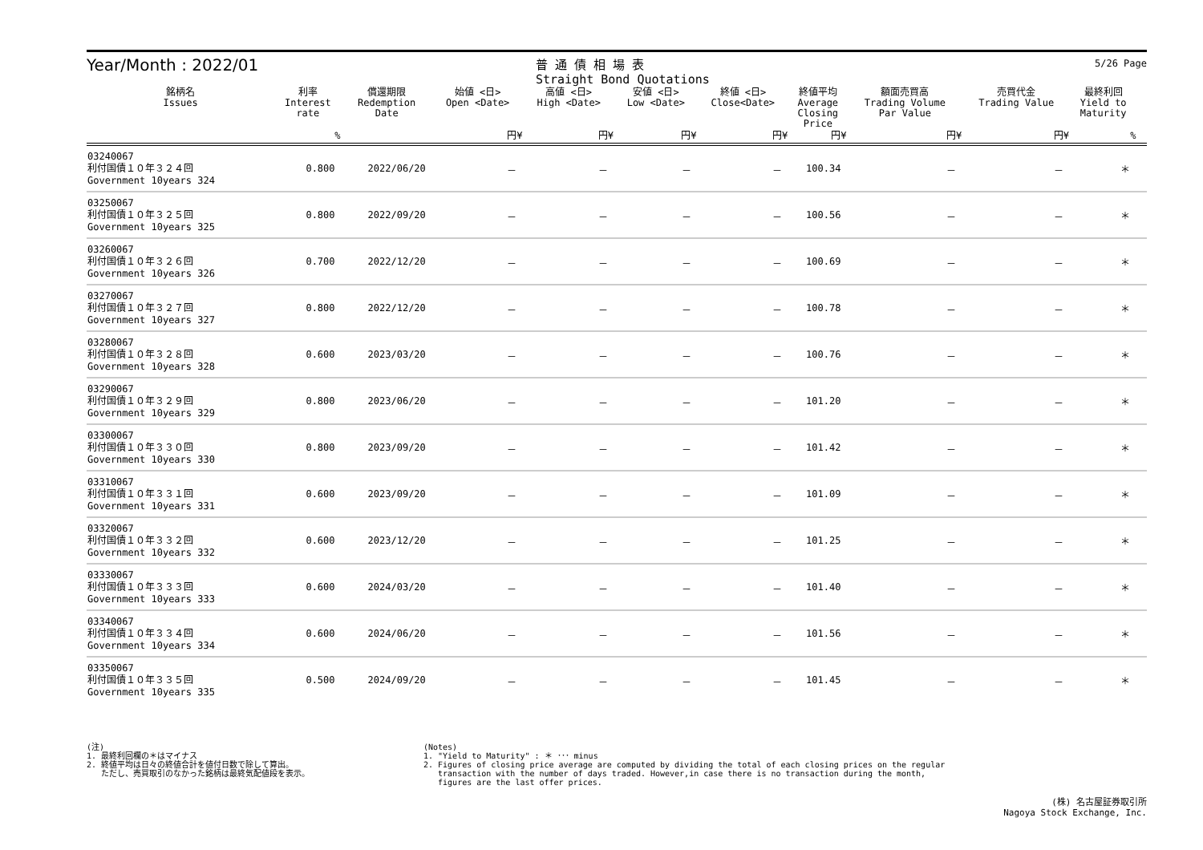5/26 Page
Year/Month : 2022/01
普 通 債 相 場 表
Straight Bond Quotations
| 銘柄名 Issues | 利率 Interest rate | 償還期限 Redemption Date | 始値 <日> Open <Date> | 高値 <日> High <Date> | 安値 <日> Low <Date> | 終値 <日> Close<Date> | 終値平均 Average Closing Price | 額面売買高 Trading Volume Par Value | 売買代金 Trading Value | 最終利回 Yield to Maturity | |
| --- | --- | --- | --- | --- | --- | --- | --- | --- | --- | --- | --- |
| | % | | 円¥ | 円¥ | 円¥ | 円¥ | 円¥ | 円¥ | 円¥ | % | |
| 03240067 利付国債１０年３２４回 Government 10years 324 | 0.800 | 2022/06/20 | － | － | － | － | 100.34 | － | － | ＊ | |
| 03250067 利付国債１０年３２５回 Government 10years 325 | 0.800 | 2022/09/20 | － | － | － | － | 100.56 | － | － | ＊ | |
| 03260067 利付国債１０年３２６回 Government 10years 326 | 0.700 | 2022/12/20 | － | － | － | － | 100.69 | － | － | ＊ | |
| 03270067 利付国債１０年３２７回 Government 10years 327 | 0.800 | 2022/12/20 | － | － | － | － | 100.78 | － | － | ＊ | |
| 03280067 利付国債１０年３２８回 Government 10years 328 | 0.600 | 2023/03/20 | － | － | － | － | 100.76 | － | － | ＊ | |
| 03290067 利付国債１０年３２９回 Government 10years 329 | 0.800 | 2023/06/20 | － | － | － | － | 101.20 | － | － | ＊ | |
| 03300067 利付国債１０年３３０回 Government 10years 330 | 0.800 | 2023/09/20 | － | － | － | － | 101.42 | － | － | ＊ | |
| 03310067 利付国債１０年３３１回 Government 10years 331 | 0.600 | 2023/09/20 | － | － | － | － | 101.09 | － | － | ＊ | |
| 03320067 利付国債１０年３３２回 Government 10years 332 | 0.600 | 2023/12/20 | － | － | － | － | 101.25 | － | － | ＊ | |
| 03330067 利付国債１０年３３３回 Government 10years 333 | 0.600 | 2024/03/20 | － | － | － | － | 101.40 | － | － | ＊ | |
| 03340067 利付国債１０年３３４回 Government 10years 334 | 0.600 | 2024/06/20 | － | － | － | － | 101.56 | － | － | ＊ | |
| 03350067 利付国債１０年３３５回 Government 10years 335 | 0.500 | 2024/09/20 | － | － | － | － | 101.45 | － | － | ＊ | |
(注)
1. 最終利回欄の＊はマイナス
2. 終値平均は日々の終値合計を値付日数で除して算出。
ただし、売買取引のなかった銘柄は最終気配値段を表示。
(Notes)
1. "Yield to Maturity" : ＊ ･･･ minus
2. Figures of closing price average are computed by dividing the total of each closing prices on the regular
transaction with the number of days traded. However,in case there is no transaction during the month,
figures are the last offer prices.
(株) 名古屋証券取引所
Nagoya Stock Exchange, Inc.